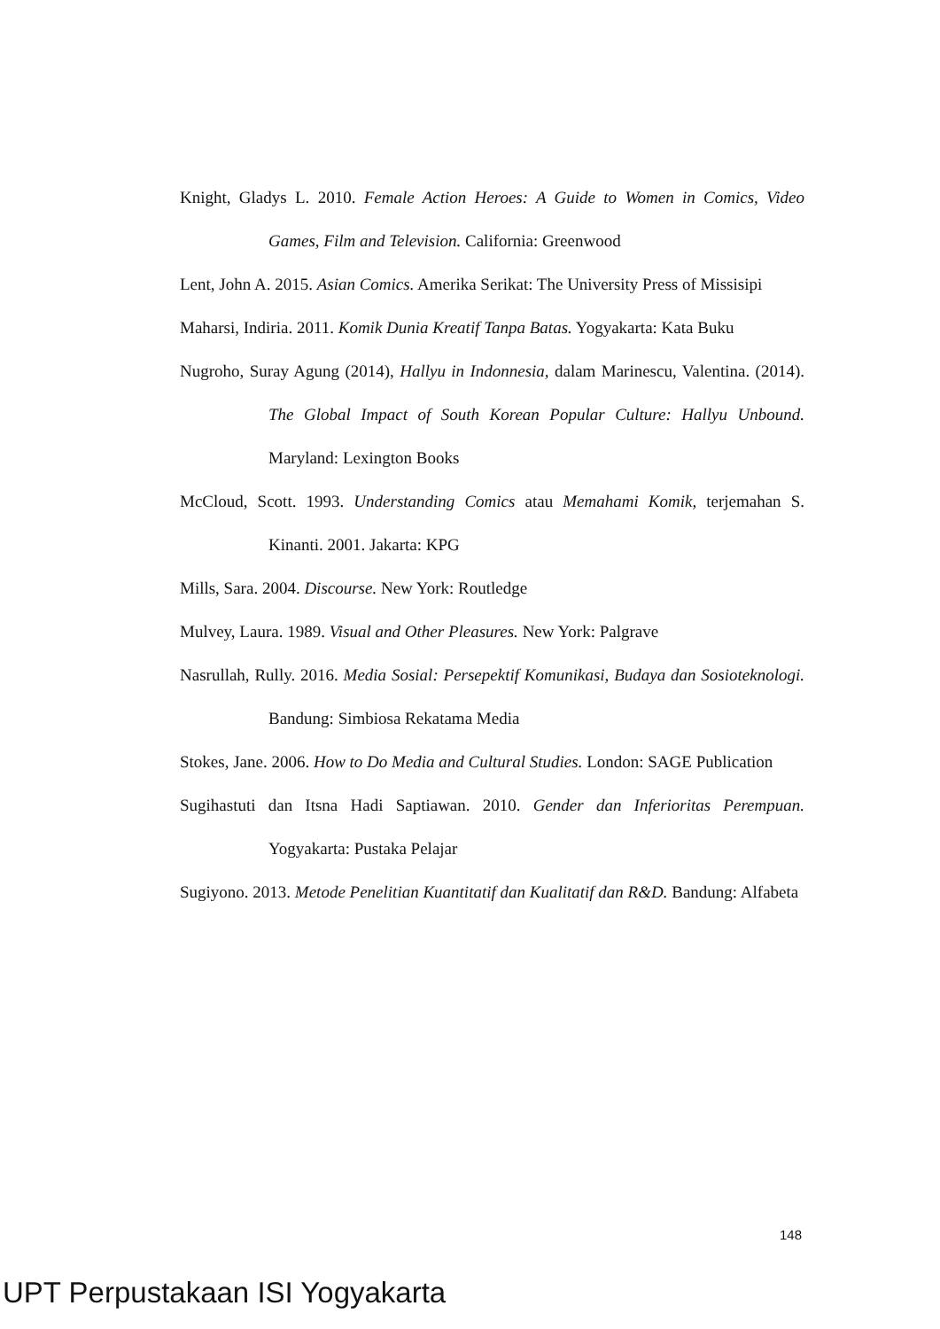Knight, Gladys L. 2010. Female Action Heroes: A Guide to Women in Comics, Video Games, Film and Television. California: Greenwood
Lent, John A. 2015. Asian Comics. Amerika Serikat: The University Press of Missisipi
Maharsi, Indiria. 2011. Komik Dunia Kreatif Tanpa Batas. Yogyakarta: Kata Buku
Nugroho, Suray Agung (2014), Hallyu in Indonnesia, dalam Marinescu, Valentina. (2014). The Global Impact of South Korean Popular Culture: Hallyu Unbound. Maryland: Lexington Books
McCloud, Scott. 1993. Understanding Comics atau Memahami Komik, terjemahan S. Kinanti. 2001. Jakarta: KPG
Mills, Sara. 2004. Discourse. New York: Routledge
Mulvey, Laura. 1989. Visual and Other Pleasures. New York: Palgrave
Nasrullah, Rully. 2016. Media Sosial: Persepektif Komunikasi, Budaya dan Sosioteknologi. Bandung: Simbiosa Rekatama Media
Stokes, Jane. 2006. How to Do Media and Cultural Studies. London: SAGE Publication
Sugihastuti dan Itsna Hadi Saptiawan. 2010. Gender dan Inferioritas Perempuan. Yogyakarta: Pustaka Pelajar
Sugiyono. 2013. Metode Penelitian Kuantitatif dan Kualitatif dan R&D. Bandung: Alfabeta
148
UPT Perpustakaan ISI Yogyakarta